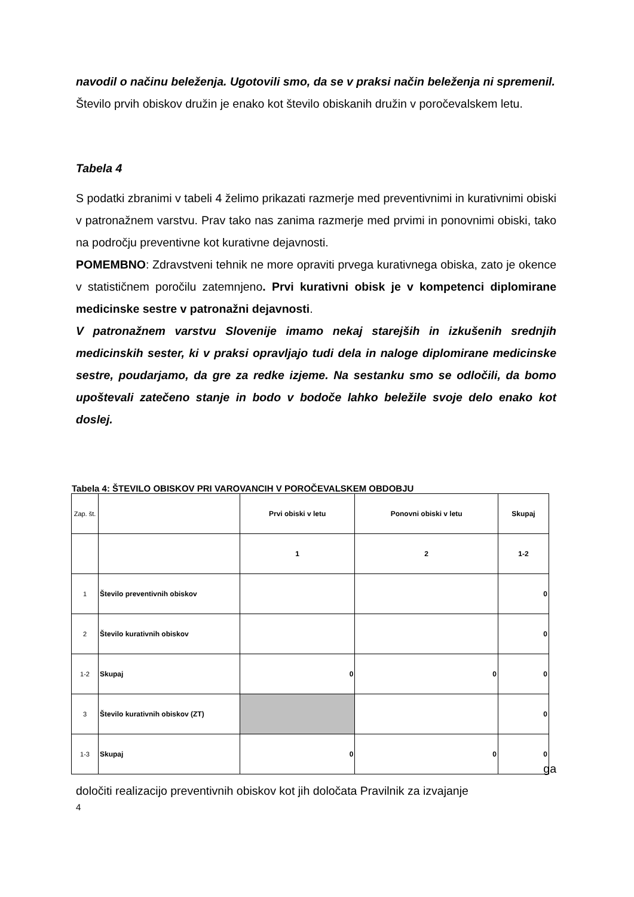navodil o načinu beleženja. Ugotovili smo, da se v praksi način beleženja ni spremenil.
Število prvih obiskov družin je enako kot število obiskanih družin v poročevalskem letu.
Tabela 4
S podatki zbranimi v tabeli 4 želimo prikazati razmerje med preventivnimi in kurativnimi obiski v patronažnem varstvu. Prav tako nas zanima razmerje med prvimi in ponovnimi obiski, tako na področju preventivne kot kurativne dejavnosti.
POMEMBNO: Zdravstveni tehnik ne more opraviti prvega kurativnega obiska, zato je okence v statističnem poročilu zatemnjeno. Prvi kurativni obisk je v kompetenci diplomirane medicinske sestre v patronažni dejavnosti.
V patronažnem varstvu Slovenije imamo nekaj starejših in izkušenih srednjih medicinskih sester, ki v praksi opravljajo tudi dela in naloge diplomirane medicinske sestre, poudarjamo, da gre za redke izjeme. Na sestanku smo se odločili, da bomo upoštevali zatečeno stanje in bodo v bodoče lahko beležile svoje delo enako kot doslej.
Tabela 4: ŠTEVILO OBISKOV PRI VAROVANCIH V POROČEVALSKEM OBDOBJU
| Zap. št. | | Prvi obiski v letu | Ponovni obiski v letu | Skupaj |
| | | 1 | 2 | 1-2 |
| 1 | Število preventivnih obiskov | | | 0 |
| 2 | Število kurativnih obiskov | | | 0 |
| 1-2 | Skupaj | 0 | 0 | 0 |
| 3 | Število kurativnih obiskov (ZT) | | | 0 |
| 1-3 | Skupaj | 0 | 0 | 0 |
ga
določiti realizacijo preventivnih obiskov kot jih določata Pravilnik za izvajanje
4